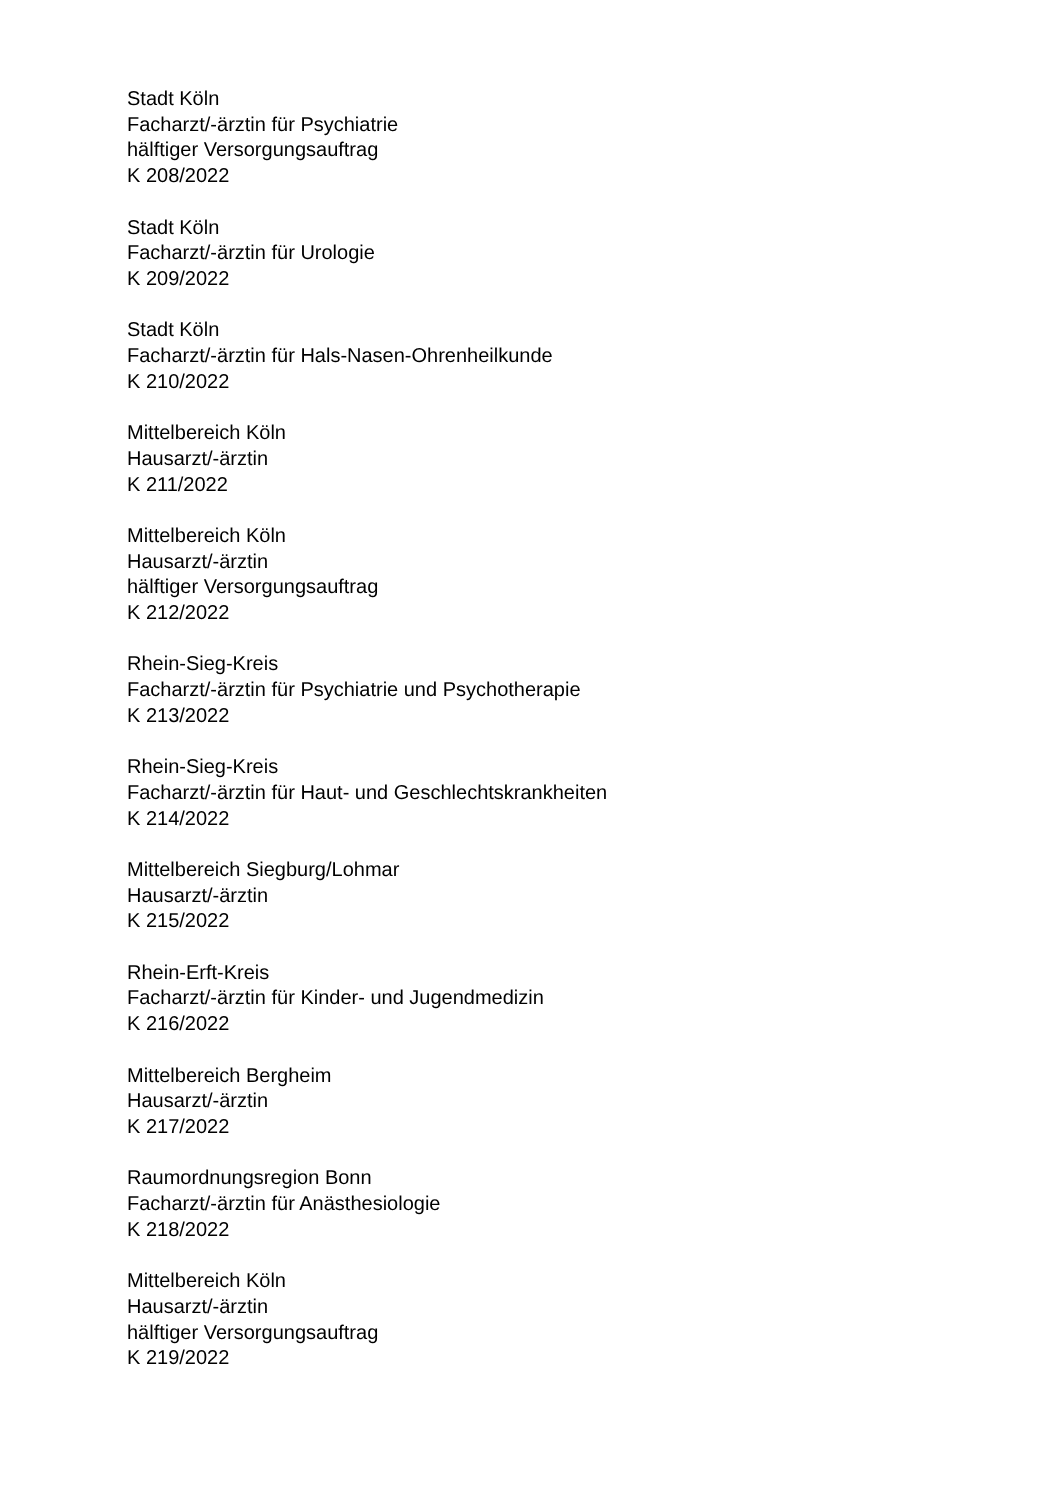Stadt Köln
Facharzt/-ärztin für Psychiatrie
hälftiger Versorgungsauftrag
K 208/2022
Stadt Köln
Facharzt/-ärztin für Urologie
K 209/2022
Stadt Köln
Facharzt/-ärztin für Hals-Nasen-Ohrenheilkunde
K 210/2022
Mittelbereich Köln
Hausarzt/-ärztin
K 211/2022
Mittelbereich Köln
Hausarzt/-ärztin
hälftiger Versorgungsauftrag
K 212/2022
Rhein-Sieg-Kreis
Facharzt/-ärztin für Psychiatrie und Psychotherapie
K 213/2022
Rhein-Sieg-Kreis
Facharzt/-ärztin für Haut- und Geschlechtskrankheiten
K 214/2022
Mittelbereich Siegburg/Lohmar
Hausarzt/-ärztin
K 215/2022
Rhein-Erft-Kreis
Facharzt/-ärztin für Kinder- und Jugendmedizin
K 216/2022
Mittelbereich Bergheim
Hausarzt/-ärztin
K 217/2022
Raumordnungsregion Bonn
Facharzt/-ärztin für Anästhesiologie
K 218/2022
Mittelbereich Köln
Hausarzt/-ärztin
hälftiger Versorgungsauftrag
K 219/2022